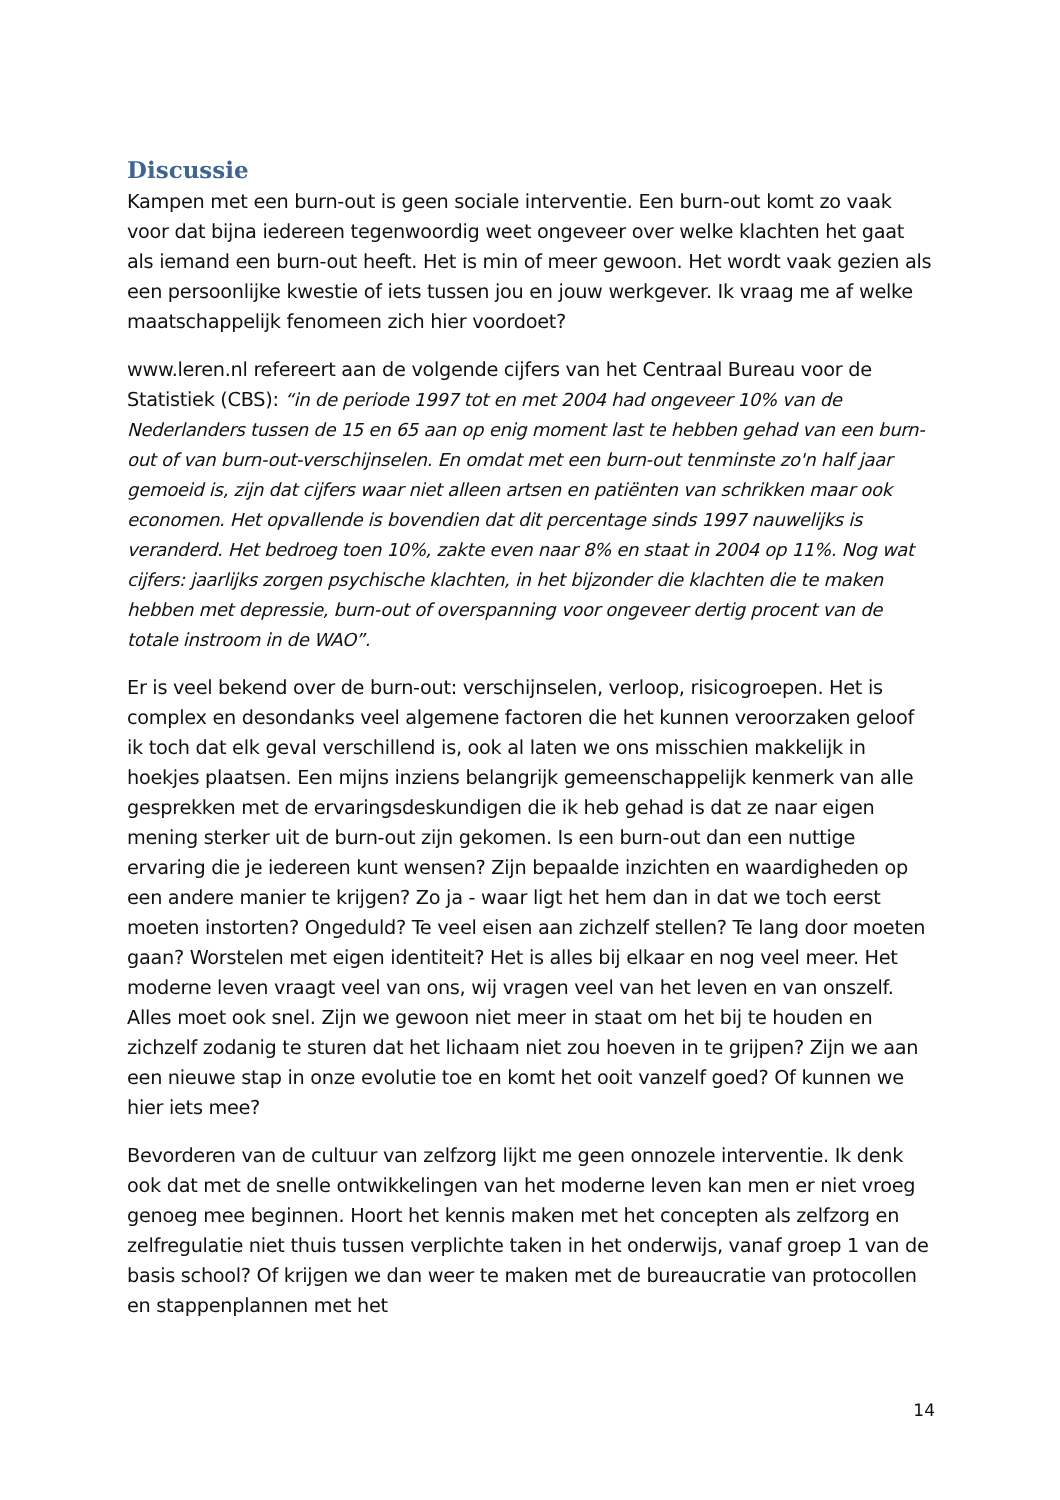Discussie
Kampen met een burn-out is geen sociale interventie. Een burn-out komt zo vaak voor dat bijna iedereen tegenwoordig weet ongeveer over welke klachten het gaat als iemand een burn-out heeft. Het is min of meer gewoon. Het wordt vaak gezien als een persoonlijke kwestie of iets tussen jou en jouw werkgever. Ik vraag me af welke maatschappelijk fenomeen zich hier voordoet?
www.leren.nl refereert aan de volgende cijfers van het Centraal Bureau voor de Statistiek (CBS): “in de periode 1997 tot en met 2004 had ongeveer 10% van de Nederlanders tussen de 15 en 65 aan op enig moment last te hebben gehad van een burn-out of van burn-out-verschijnselen. En omdat met een burn-out tenminste zo'n half jaar gemoeid is, zijn dat cijfers waar niet alleen artsen en patiënten van schrikken maar ook economen. Het opvallende is bovendien dat dit percentage sinds 1997 nauwelijks is veranderd. Het bedroeg toen 10%, zakte even naar 8% en staat in 2004 op 11%. Nog wat cijfers: jaarlijks zorgen psychische klachten, in het bijzonder die klachten die te maken hebben met depressie, burn-out of overspanning voor ongeveer dertig procent van de totale instroom in de WAO”.
Er is veel bekend over de burn-out: verschijnselen, verloop, risicogroepen. Het is complex en desondanks veel algemene factoren die het kunnen veroorzaken geloof ik toch dat elk geval verschillend is, ook al laten we ons misschien makkelijk in hoekjes plaatsen. Een mijns inziens belangrijk gemeenschappelijk kenmerk van alle gesprekken met de ervaringsdeskundigen die ik heb gehad is dat ze naar eigen mening sterker uit de burn-out zijn gekomen. Is een burn-out dan een nuttige ervaring die je iedereen kunt wensen? Zijn bepaalde inzichten en waardigheden op een andere manier te krijgen? Zo ja - waar ligt het hem dan in dat we toch eerst moeten instorten? Ongeduld? Te veel eisen aan zichzelf stellen? Te lang door moeten gaan? Worstelen met eigen identiteit? Het is alles bij elkaar en nog veel meer. Het moderne leven vraagt veel van ons, wij vragen veel van het leven en van onszelf. Alles moet ook snel. Zijn we gewoon niet meer in staat om het bij te houden en zichzelf zodanig te sturen dat het lichaam niet zou hoeven in te grijpen? Zijn we aan een nieuwe stap in onze evolutie toe en komt het ooit vanzelf goed? Of kunnen we hier iets mee?
Bevorderen van de cultuur van zelfzorg lijkt me geen onnozele interventie. Ik denk ook dat met de snelle ontwikkelingen van het moderne leven kan men er niet vroeg genoeg mee beginnen. Hoort het kennis maken met het concepten als zelfzorg en zelfregulatie niet thuis tussen verplichte taken in het onderwijs, vanaf groep 1 van de basis school? Of krijgen we dan weer te maken met de bureaucratie van protocollen en stappenplannen met het
14